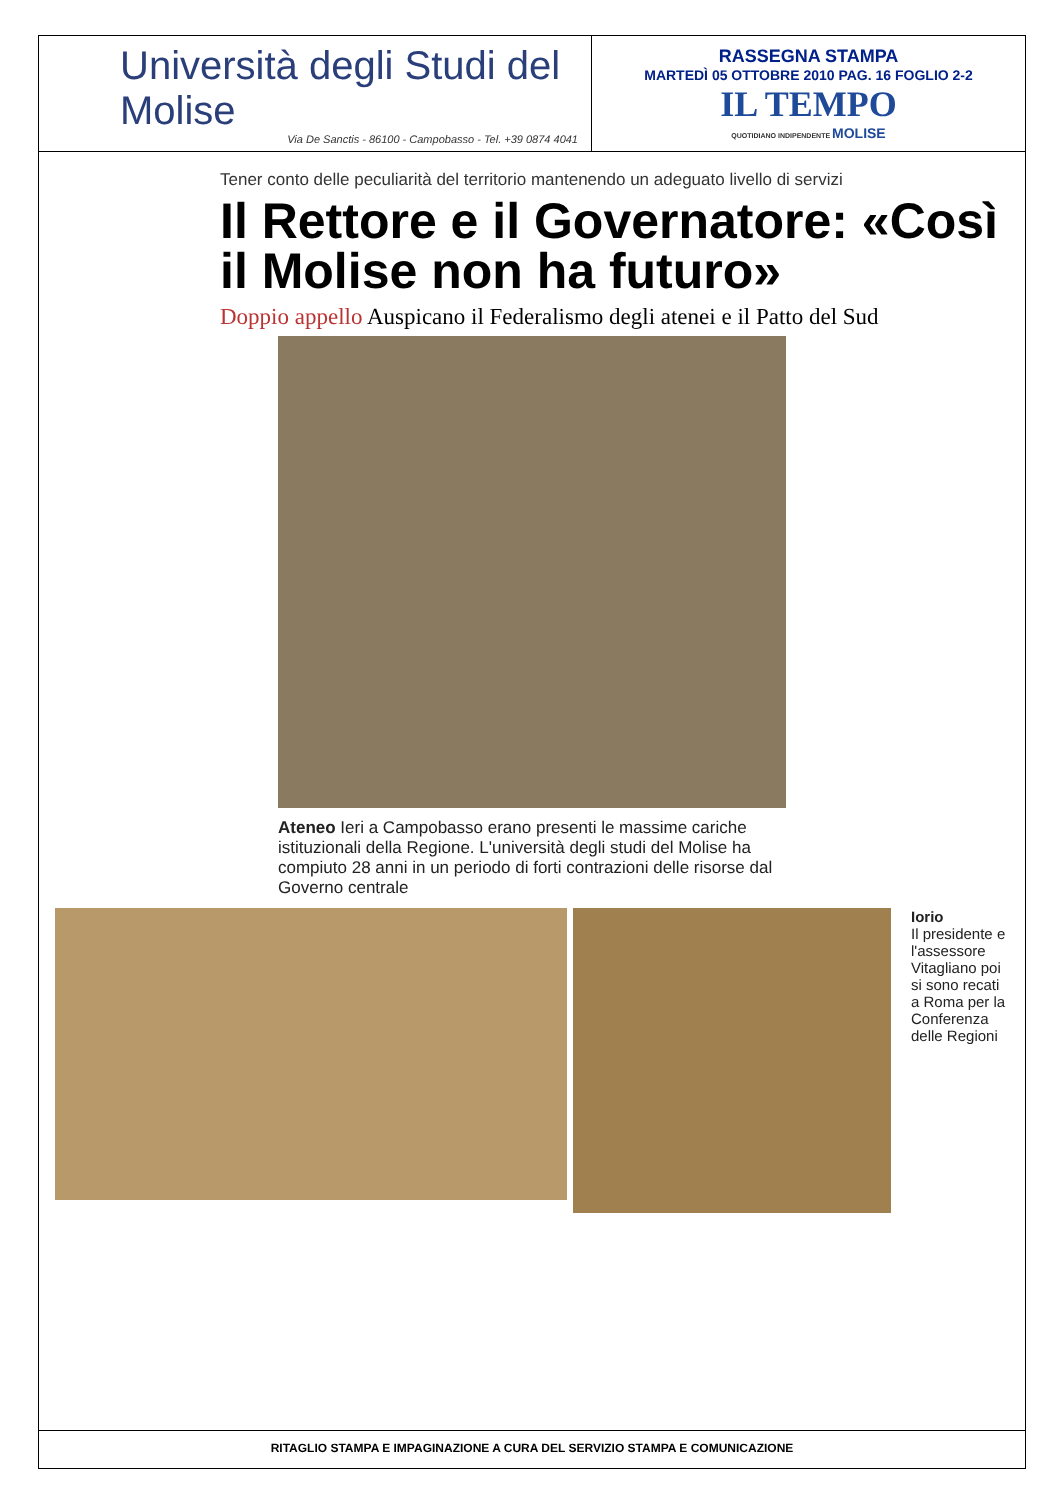| Università degli Studi del Molise Via De Sanctis - 86100 - Campobasso - Tel. +39 0874 4041 | RASSEGNA STAMPA MARTEDÌ 05 OTTOBRE 2010 PAG. 16 FOGLIO 2-2 IL TEMPO QUOTIDIANO INDIPENDENTE MOLISE |
Tener conto delle peculiarità del territorio mantenendo un adeguato livello di servizi
Il Rettore e il Governatore: «Così il Molise non ha futuro»
Doppio appello Auspicano il Federalismo degli atenei e il Patto del Sud
Ateneo Ieri a Campobasso erano presenti le massime cariche istituzionali della Regione. L'università degli studi del Molise ha compiuto 28 anni in un periodo di forti contrazioni delle risorse dal Governo centrale
Iorio
Il presidente e l'assessore Vitagliano poi si sono recati a Roma per la Conferenza delle Regioni
RITAGLIO STAMPA E IMPAGINAZIONE A CURA DEL SERVIZIO STAMPA E COMUNICAZIONE